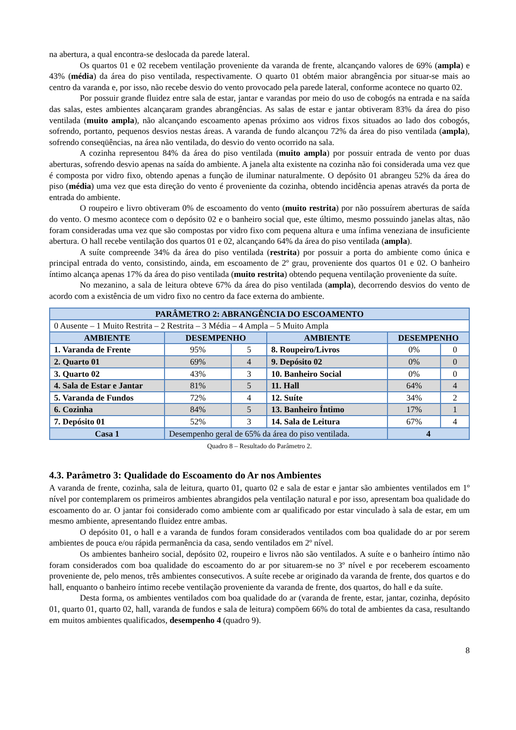na abertura, a qual encontra-se deslocada da parede lateral.
Os quartos 01 e 02 recebem ventilação proveniente da varanda de frente, alcançando valores de 69% (ampla) e 43% (média) da área do piso ventilada, respectivamente. O quarto 01 obtém maior abrangência por situar-se mais ao centro da varanda e, por isso, não recebe desvio do vento provocado pela parede lateral, conforme acontece no quarto 02.
Por possuir grande fluidez entre sala de estar, jantar e varandas por meio do uso de cobogós na entrada e na saída das salas, estes ambientes alcançaram grandes abrangências. As salas de estar e jantar obtiveram 83% da área do piso ventilada (muito ampla), não alcançando escoamento apenas próximo aos vidros fixos situados ao lado dos cobogós, sofrendo, portanto, pequenos desvios nestas áreas. A varanda de fundo alcançou 72% da área do piso ventilada (ampla), sofrendo conseqüências, na área não ventilada, do desvio do vento ocorrido na sala.
A cozinha representou 84% da área do piso ventilada (muito ampla) por possuir entrada de vento por duas aberturas, sofrendo desvio apenas na saída do ambiente. A janela alta existente na cozinha não foi considerada uma vez que é composta por vidro fixo, obtendo apenas a função de iluminar naturalmente. O depósito 01 abrangeu 52% da área do piso (média) uma vez que esta direção do vento é proveniente da cozinha, obtendo incidência apenas através da porta de entrada do ambiente.
O roupeiro e livro obtiveram 0% de escoamento do vento (muito restrita) por não possuírem aberturas de saída do vento. O mesmo acontece com o depósito 02 e o banheiro social que, este último, mesmo possuindo janelas altas, não foram consideradas uma vez que são compostas por vidro fixo com pequena altura e uma ínfima veneziana de insuficiente abertura. O hall recebe ventilação dos quartos 01 e 02, alcançando 64% da área do piso ventilada (ampla).
A suíte compreende 34% da área do piso ventilada (restrita) por possuir a porta do ambiente como única e principal entrada do vento, consistindo, ainda, em escoamento de 2º grau, proveniente dos quartos 01 e 02. O banheiro íntimo alcança apenas 17% da área do piso ventilada (muito restrita) obtendo pequena ventilação proveniente da suíte.
No mezanino, a sala de leitura obteve 67% da área do piso ventilada (ampla), decorrendo desvios do vento de acordo com a existência de um vidro fixo no centro da face externa do ambiente.
| PARÂMETRO 2: ABRANGÊNCIA DO ESCOAMENTO | | | | | |
| --- | --- | --- | --- | --- | --- |
| 0 Ausente – 1 Muito Restrita – 2 Restrita – 3 Média – 4 Ampla – 5 Muito Ampla | | | | | |
| AMBIENTE | DESEMPENHO | | AMBIENTE | DESEMPENHO | |
| 1. Varanda de Frente | 95% | 5 | 8. Roupeiro/Livros | 0% | 0 |
| 2. Quarto 01 | 69% | 4 | 9. Depósito 02 | 0% | 0 |
| 3. Quarto 02 | 43% | 3 | 10. Banheiro Social | 0% | 0 |
| 4. Sala de Estar e Jantar | 81% | 5 | 11. Hall | 64% | 4 |
| 5. Varanda de Fundos | 72% | 4 | 12. Suíte | 34% | 2 |
| 6. Cozinha | 84% | 5 | 13. Banheiro Íntimo | 17% | 1 |
| 7. Depósito 01 | 52% | 3 | 14. Sala de Leitura | 67% | 4 |
| Casa 1 | Desempenho geral de 65% da área do piso ventilada. | | | 4 | |
Quadro 8 – Resultado do Parâmetro 2.
4.3. Parâmetro 3: Qualidade do Escoamento do Ar nos Ambientes
A varanda de frente, cozinha, sala de leitura, quarto 01, quarto 02 e sala de estar e jantar são ambientes ventilados em 1º nível por contemplarem os primeiros ambientes abrangidos pela ventilação natural e por isso, apresentam boa qualidade do escoamento do ar. O jantar foi considerado como ambiente com ar qualificado por estar vinculado à sala de estar, em um mesmo ambiente, apresentando fluidez entre ambas.
O depósito 01, o hall e a varanda de fundos foram considerados ventilados com boa qualidade do ar por serem ambientes de pouca e/ou rápida permanência da casa, sendo ventilados em 2º nível.
Os ambientes banheiro social, depósito 02, roupeiro e livros não são ventilados. A suíte e o banheiro íntimo não foram considerados com boa qualidade do escoamento do ar por situarem-se no 3º nível e por receberem escoamento proveniente de, pelo menos, três ambientes consecutivos. A suíte recebe ar originado da varanda de frente, dos quartos e do hall, enquanto o banheiro íntimo recebe ventilação proveniente da varanda de frente, dos quartos, do hall e da suíte.
Desta forma, os ambientes ventilados com boa qualidade do ar (varanda de frente, estar, jantar, cozinha, depósito 01, quarto 01, quarto 02, hall, varanda de fundos e sala de leitura) compõem 66% do total de ambientes da casa, resultando em muitos ambientes qualificados, desempenho 4 (quadro 9).
8